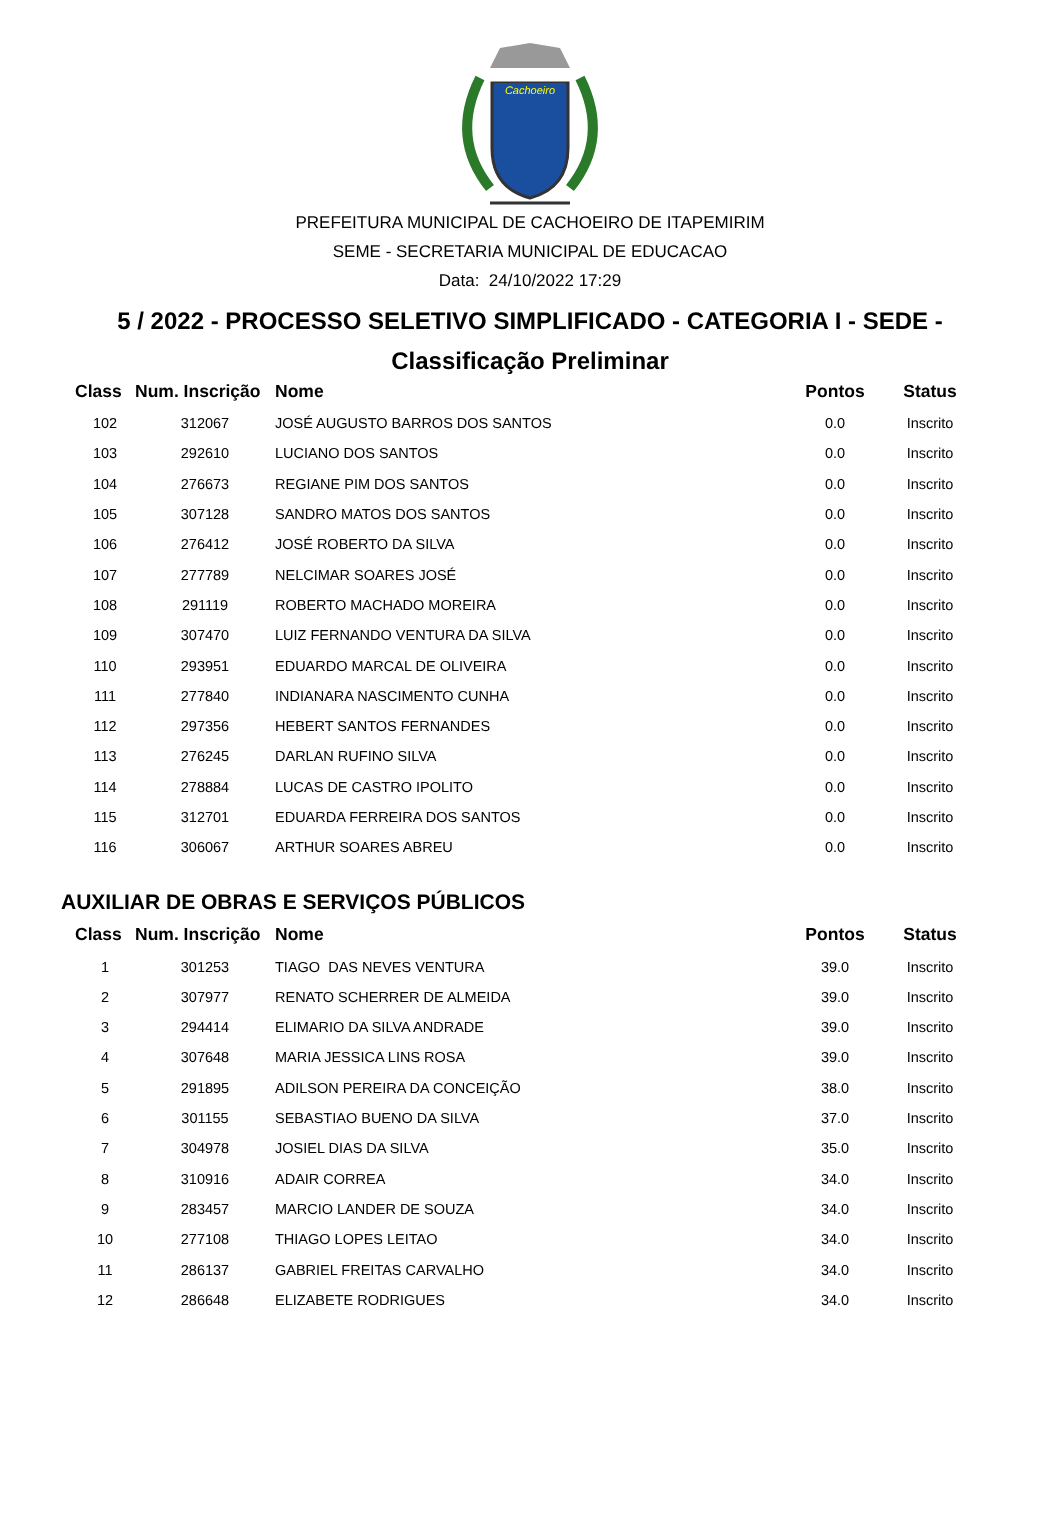Cachoeiro
PREFEITURA MUNICIPAL DE CACHOEIRO DE ITAPEMIRIM
SEME - SECRETARIA MUNICIPAL DE EDUCACAO
Data: 24/10/2022 17:29
5 / 2022 - PROCESSO SELETIVO SIMPLIFICADO - CATEGORIA I - SEDE -
Classificação Preliminar
| Class | Num. Inscrição | Nome | Pontos | Status |
| --- | --- | --- | --- | --- |
| 102 | 312067 | JOSÉ AUGUSTO BARROS DOS SANTOS | 0.0 | Inscrito |
| 103 | 292610 | LUCIANO DOS SANTOS | 0.0 | Inscrito |
| 104 | 276673 | REGIANE PIM DOS SANTOS | 0.0 | Inscrito |
| 105 | 307128 | SANDRO MATOS DOS SANTOS | 0.0 | Inscrito |
| 106 | 276412 | JOSÉ ROBERTO DA SILVA | 0.0 | Inscrito |
| 107 | 277789 | NELCIMAR SOARES JOSÉ | 0.0 | Inscrito |
| 108 | 291119 | ROBERTO MACHADO MOREIRA | 0.0 | Inscrito |
| 109 | 307470 | LUIZ FERNANDO VENTURA DA SILVA | 0.0 | Inscrito |
| 110 | 293951 | EDUARDO MARCAL DE OLIVEIRA | 0.0 | Inscrito |
| 111 | 277840 | INDIANARA NASCIMENTO CUNHA | 0.0 | Inscrito |
| 112 | 297356 | HEBERT SANTOS FERNANDES | 0.0 | Inscrito |
| 113 | 276245 | DARLAN RUFINO SILVA | 0.0 | Inscrito |
| 114 | 278884 | LUCAS DE CASTRO IPOLITO | 0.0 | Inscrito |
| 115 | 312701 | EDUARDA FERREIRA DOS SANTOS | 0.0 | Inscrito |
| 116 | 306067 | ARTHUR SOARES ABREU | 0.0 | Inscrito |
AUXILIAR DE OBRAS E SERVIÇOS PÚBLICOS
| Class | Num. Inscrição | Nome | Pontos | Status |
| --- | --- | --- | --- | --- |
| 1 | 301253 | TIAGO DAS NEVES VENTURA | 39.0 | Inscrito |
| 2 | 307977 | RENATO SCHERRER DE ALMEIDA | 39.0 | Inscrito |
| 3 | 294414 | ELIMARIO DA SILVA ANDRADE | 39.0 | Inscrito |
| 4 | 307648 | MARIA JESSICA LINS ROSA | 39.0 | Inscrito |
| 5 | 291895 | ADILSON PEREIRA DA CONCEIÇÃO | 38.0 | Inscrito |
| 6 | 301155 | SEBASTIAO BUENO DA SILVA | 37.0 | Inscrito |
| 7 | 304978 | JOSIEL DIAS DA SILVA | 35.0 | Inscrito |
| 8 | 310916 | ADAIR CORREA | 34.0 | Inscrito |
| 9 | 283457 | MARCIO LANDER DE SOUZA | 34.0 | Inscrito |
| 10 | 277108 | THIAGO LOPES LEITAO | 34.0 | Inscrito |
| 11 | 286137 | GABRIEL FREITAS CARVALHO | 34.0 | Inscrito |
| 12 | 286648 | ELIZABETE RODRIGUES | 34.0 | Inscrito |